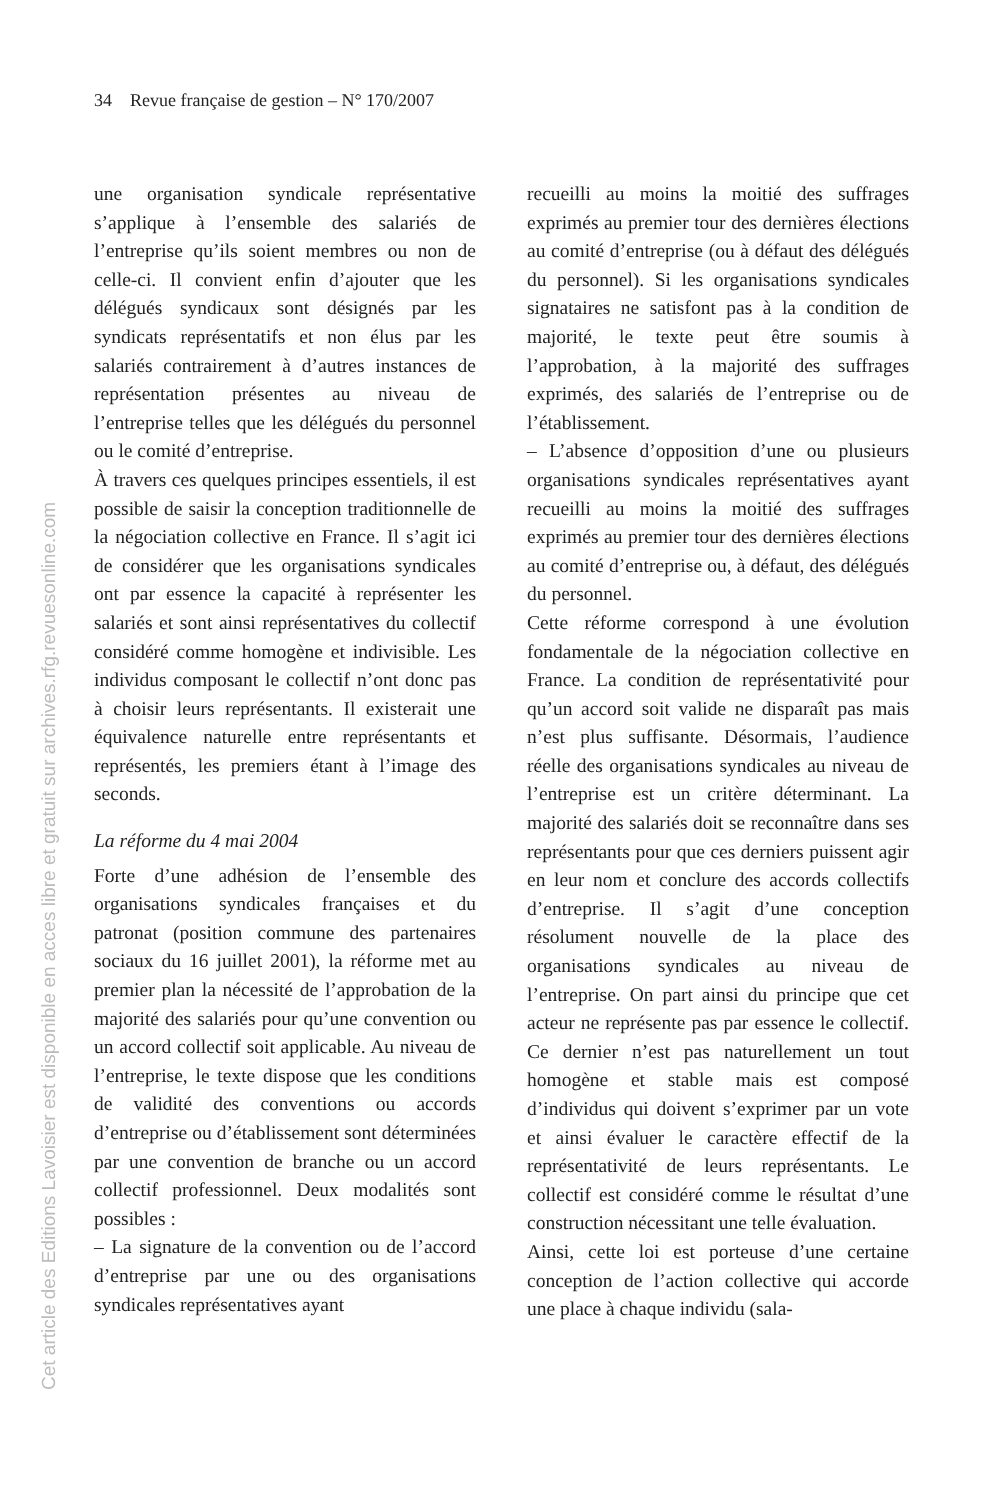34 Revue française de gestion – N° 170/2007
Cet article des Editions Lavoisier est disponible en acces libre et gratuit sur archives.rfg.revuesonline.com
une organisation syndicale représentative s’applique à l’ensemble des salariés de l’entreprise qu’ils soient membres ou non de celle-ci. Il convient enfin d’ajouter que les délégués syndicaux sont désignés par les syndicats représentatifs et non élus par les salariés contrairement à d’autres instances de représentation présentes au niveau de l’entreprise telles que les délégués du personnel ou le comité d’entreprise.
À travers ces quelques principes essentiels, il est possible de saisir la conception traditionnelle de la négociation collective en France. Il s’agit ici de considérer que les organisations syndicales ont par essence la capacité à représenter les salariés et sont ainsi représentatives du collectif considéré comme homogène et indivisible. Les individus composant le collectif n’ont donc pas à choisir leurs représentants. Il existerait une équivalence naturelle entre représentants et représentés, les premiers étant à l’image des seconds.
La réforme du 4 mai 2004
Forte d’une adhésion de l’ensemble des organisations syndicales françaises et du patronat (position commune des partenaires sociaux du 16 juillet 2001), la réforme met au premier plan la nécessité de l’approbation de la majorité des salariés pour qu’une convention ou un accord collectif soit applicable. Au niveau de l’entreprise, le texte dispose que les conditions de validité des conventions ou accords d’entreprise ou d’établissement sont déterminées par une convention de branche ou un accord collectif professionnel. Deux modalités sont possibles :
– La signature de la convention ou de l’accord d’entreprise par une ou des organisations syndicales représentatives ayant
recueilli au moins la moitié des suffrages exprimés au premier tour des dernières élections au comité d’entreprise (ou à défaut des délégués du personnel). Si les organisations syndicales signataires ne satisfont pas à la condition de majorité, le texte peut être soumis à l’approbation, à la majorité des suffrages exprimés, des salariés de l’entreprise ou de l’établissement.
– L’absence d’opposition d’une ou plusieurs organisations syndicales représentatives ayant recueilli au moins la moitié des suffrages exprimés au premier tour des dernières élections au comité d’entreprise ou, à défaut, des délégués du personnel.
Cette réforme correspond à une évolution fondamentale de la négociation collective en France. La condition de représentativité pour qu’un accord soit valide ne disparaît pas mais n’est plus suffisante. Désormais, l’audience réelle des organisations syndicales au niveau de l’entreprise est un critère déterminant. La majorité des salariés doit se reconnaître dans ses représentants pour que ces derniers puissent agir en leur nom et conclure des accords collectifs d’entreprise. Il s’agit d’une conception résolument nouvelle de la place des organisations syndicales au niveau de l’entreprise. On part ainsi du principe que cet acteur ne représente pas par essence le collectif. Ce dernier n’est pas naturellement un tout homogène et stable mais est composé d’individus qui doivent s’exprimer par un vote et ainsi évaluer le caractère effectif de la représentativité de leurs représentants. Le collectif est considéré comme le résultat d’une construction nécessitant une telle évaluation.
Ainsi, cette loi est porteuse d’une certaine conception de l’action collective qui accorde une place à chaque individu (sala-